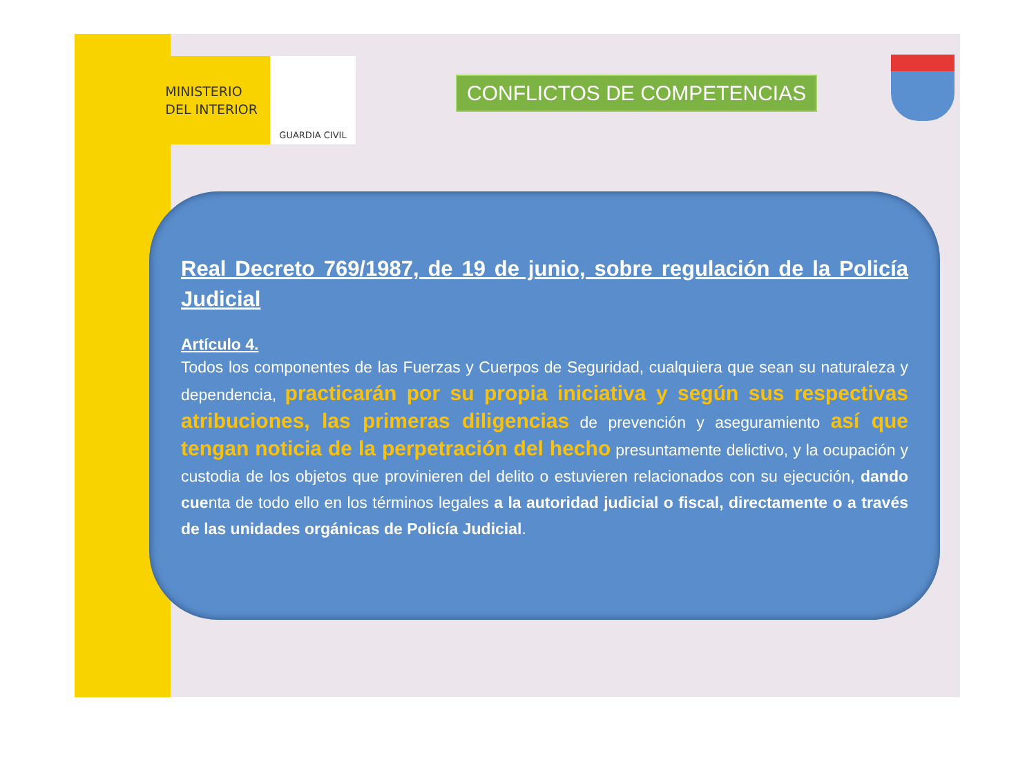MINISTERIO
DEL INTERIOR
GUARDIA CIVIL
CONFLICTOS DE COMPETENCIAS
Real Decreto 769/1987, de 19 de junio, sobre regulación de la Policía Judicial
Artículo 4.
Todos los componentes de las Fuerzas y Cuerpos de Seguridad, cualquiera que sean su naturaleza y dependencia, practicarán por su propia iniciativa y según sus respectivas atribuciones, las primeras diligencias de prevención y aseguramiento así que tengan noticia de la perpetración del hecho presuntamente delictivo, y la ocupación y custodia de los objetos que provinieren del delito o estuvieren relacionados con su ejecución, dando cuenta de todo ello en los términos legales a la autoridad judicial o fiscal, directamente o a través de las unidades orgánicas de Policía Judicial.